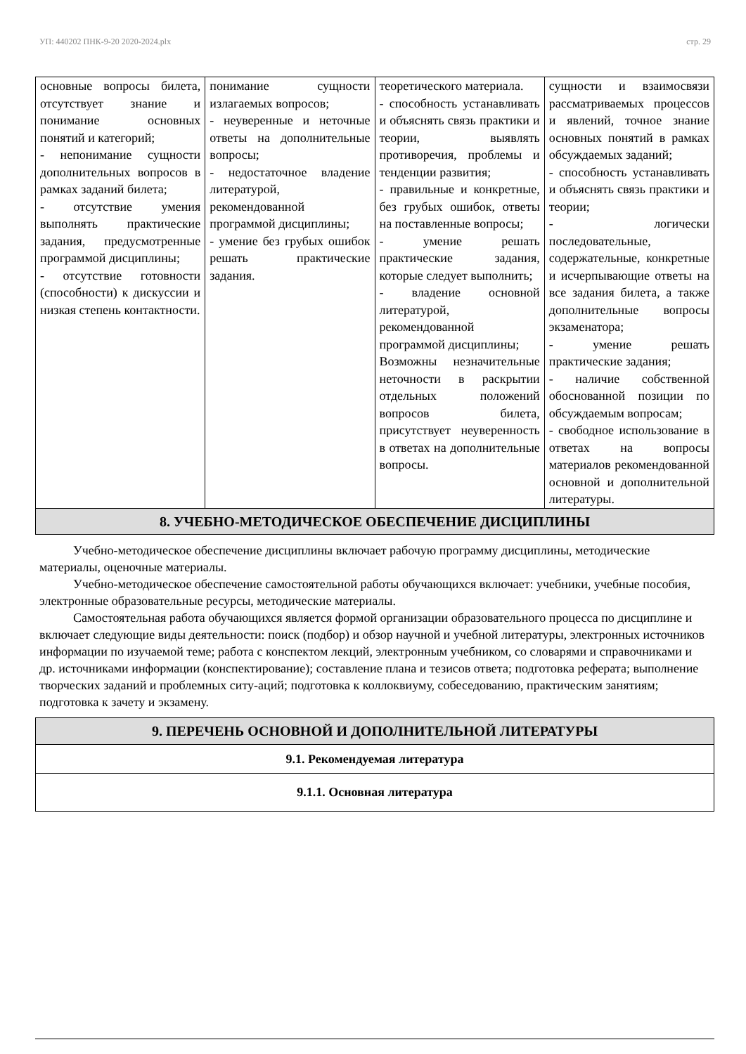УП: 440202 ПНК-9-20 2020-2024.plx стр. 29
| основные вопросы билета, отсутствует знание и понимание основных понятий и категорий; - непонимание сущности дополнительных вопросов в рамках заданий билета; - отсутствие умения выполнять практические задания, предусмотренные программой дисциплины; - отсутствие готовности (способности) к дискуссии и низкая степень контактности. | понимание сущности излагаемых вопросов; - неуверенные и неточные ответы на дополнительные вопросы; - недостаточное владение литературой, рекомендованной программой дисциплины; - умение без грубых ошибок решать практические задания. | теоретического материала. - способность устанавливать и объяснять связь практики и теории, выявлять противоречия, проблемы и тенденции развития; - правильные и конкретные, без грубых ошибок, ответы на поставленные вопросы; - умение решать практические задания, которые следует выполнить; - владение основной литературой, рекомендованной программой дисциплины; Возможны незначительные неточности в раскрытии отдельных положений вопросов билета, присутствует неуверенность в ответах на дополнительные вопросы. | сущности и взаимосвязи рассматриваемых процессов и явлений, точное знание основных понятий в рамках обсуждаемых заданий; - способность устанавливать и объяснять связь практики и теории; - логически последовательные, содержательные, конкретные и исчерпывающие ответы на все задания билета, а также дополнительные вопросы экзаменатора; - умение решать практические задания; - наличие собственной обоснованной позиции по обсуждаемым вопросам; - свободное использование в ответах на вопросы материалов рекомендованной основной и дополнительной литературы. |
| 8. УЧЕБНО-МЕТОДИЧЕСКОЕ ОБЕСПЕЧЕНИЕ ДИСЦИПЛИНЫ | | | |
Учебно-методическое обеспечение дисциплины включает рабочую программу дисциплины, методические материалы, оценочные материалы.
Учебно-методическое обеспечение самостоятельной работы обучающихся включает: учебники, учебные пособия, электронные образовательные ресурсы, методические материалы.
Самостоятельная работа обучающихся является формой организации образовательного процесса по дисциплине и включает следующие виды деятельности: поиск (подбор) и обзор научной и учебной литературы, электронных источников информации по изучаемой теме; работа с конспектом лекций, электронным учебником, со словарями и справочниками и др. источниками информации (конспектирование); составление плана и тезисов ответа; подготовка реферата; выполнение творческих заданий и проблемных ситу-аций; подготовка к коллоквиуму, собеседованию, практическим занятиям; подготовка к зачету и экзамену.
| 9. ПЕРЕЧЕНЬ ОСНОВНОЙ И ДОПОЛНИТЕЛЬНОЙ ЛИТЕРАТУРЫ |
| 9.1. Рекомендуемая литература |
| 9.1.1. Основная литература |